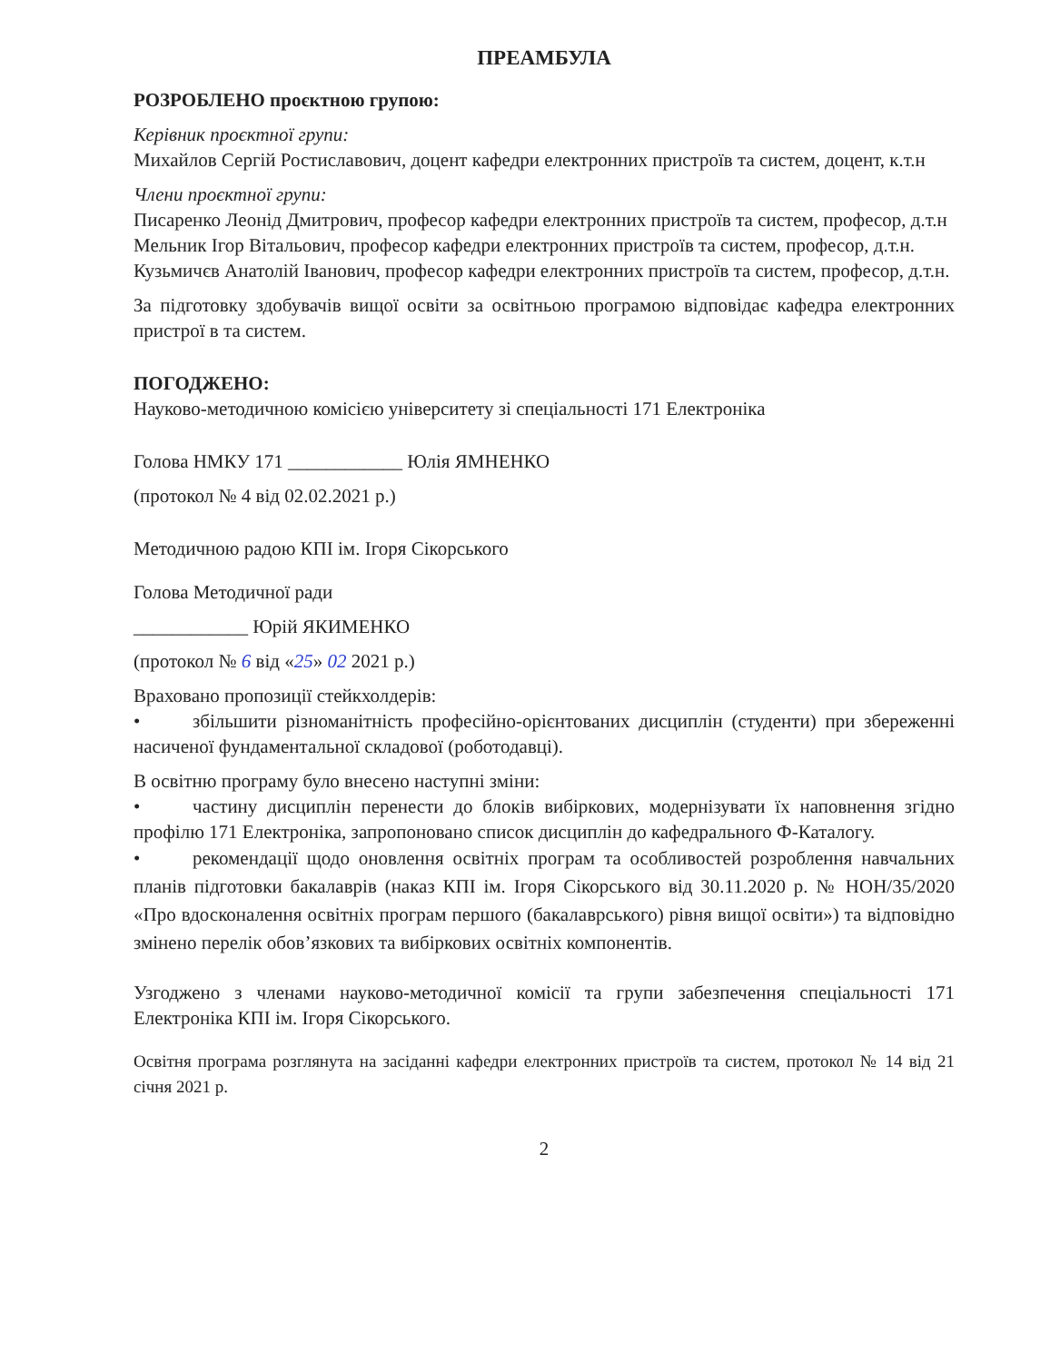ПРЕАМБУЛА
РОЗРОБЛЕНО проєктною групою:
Керівник проєктної групи:
Михайлов Сергій Ростиславович, доцент кафедри електронних пристроїв та систем, доцент, к.т.н
Члени проєктної групи:
Писаренко Леонід Дмитрович, професор кафедри електронних пристроїв та систем, професор, д.т.н
Мельник Ігор Вітальович, професор кафедри електронних пристроїв та систем, професор, д.т.н.
Кузьмичєв Анатолій Іванович, професор кафедри електронних пристроїв та систем, професор, д.т.н.
За підготовку здобувачів вищої освіти за освітньою програмою відповідає кафедра електронних пристрої в та систем.
ПОГОДЖЕНО:
Науково-методичною комісією університету зі спеціальності 171 Електроніка
Голова НМКУ 171 ____________ Юлія ЯМНЕНКО
(протокол № 4 від 02.02.2021 р.)
Методичною радою КПІ ім. Ігоря Сікорського
Голова Методичної ради
____________ Юрій ЯКИМЕНКО
(протокол № 6 від «25» 02 2021 р.)
Враховано пропозиції стейкхолдерів:
• збільшити різноманітність професійно-орієнтованих дисциплін (студенти) при збереженні насиченої фундаментальної складової (роботодавці).
В освітню програму було внесено наступні зміни:
• частину дисциплін перенести до блоків вибіркових, модернізувати їх наповнення згідно профілю 171 Електроніка, запропоновано список дисциплін до кафедрального Ф-Каталогу.
• рекомендації щодо оновлення освітніх програм та особливостей розроблення навчальних планів підготовки бакалаврів (наказ КПІ ім. Ігоря Сікорського від 30.11.2020 р. № НОН/35/2020 «Про вдосконалення освітніх програм першого (бакалаврського) рівня вищої освіти») та відповідно змінено перелік обов’язкових та вибіркових освітніх компонентів.
Узгоджено з членами науково-методичної комісії та групи забезпечення спеціальності 171 Електроніка КПІ ім. Ігоря Сікорського.
Освітня програма розглянута на засіданні кафедри електронних пристроїв та систем, протокол № 14 від 21 січня 2021 р.
2